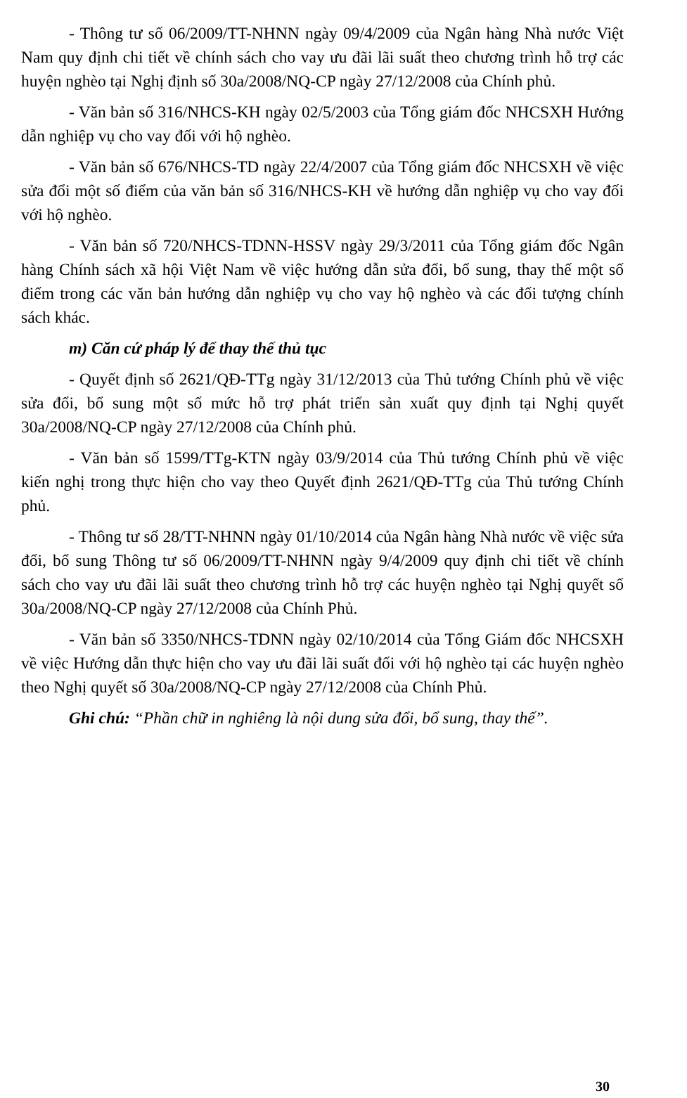- Thông tư số 06/2009/TT-NHNN ngày 09/4/2009 của Ngân hàng Nhà nước Việt Nam quy định chi tiết về chính sách cho vay ưu đãi lãi suất theo chương trình hỗ trợ các huyện nghèo tại Nghị định số 30a/2008/NQ-CP ngày 27/12/2008 của Chính phủ.
- Văn bản số 316/NHCS-KH ngày 02/5/2003 của Tổng giám đốc NHCSXH Hướng dẫn nghiệp vụ cho vay đối với hộ nghèo.
- Văn bản số 676/NHCS-TD ngày 22/4/2007 của Tổng giám đốc NHCSXH về việc sửa đổi một số điểm của văn bản số 316/NHCS-KH về hướng dẫn nghiệp vụ cho vay đối với hộ nghèo.
- Văn bản số 720/NHCS-TDNN-HSSV ngày 29/3/2011 của Tổng giám đốc Ngân hàng Chính sách xã hội Việt Nam về việc hướng dẫn sửa đổi, bổ sung, thay thế một số điểm trong các văn bản hướng dẫn nghiệp vụ cho vay hộ nghèo và các đối tượng chính sách khác.
m) Căn cứ pháp lý để thay thế thủ tục
- Quyết định số 2621/QĐ-TTg ngày 31/12/2013 của Thủ tướng Chính phủ về việc sửa đổi, bổ sung một số mức hỗ trợ phát triển sản xuất quy định tại Nghị quyết 30a/2008/NQ-CP ngày 27/12/2008 của Chính phủ.
- Văn bản số 1599/TTg-KTN ngày 03/9/2014 của Thủ tướng Chính phủ về việc kiến nghị trong thực hiện cho vay theo Quyết định 2621/QĐ-TTg của Thủ tướng Chính phủ.
- Thông tư số 28/TT-NHNN ngày 01/10/2014 của Ngân hàng Nhà nước về việc sửa đổi, bổ sung Thông tư số 06/2009/TT-NHNN ngày 9/4/2009 quy định chi tiết về chính sách cho vay ưu đãi lãi suất theo chương trình hỗ trợ các huyện nghèo tại Nghị quyết số 30a/2008/NQ-CP ngày 27/12/2008 của Chính Phủ.
- Văn bản số 3350/NHCS-TDNN ngày 02/10/2014 của Tổng Giám đốc NHCSXH về việc Hướng dẫn thực hiện cho vay ưu đãi lãi suất đối với hộ nghèo tại các huyện nghèo theo Nghị quyết số 30a/2008/NQ-CP ngày 27/12/2008 của Chính Phủ.
Ghi chú: “Phần chữ in nghiêng là nội dung sửa đổi, bổ sung, thay thế”.
30